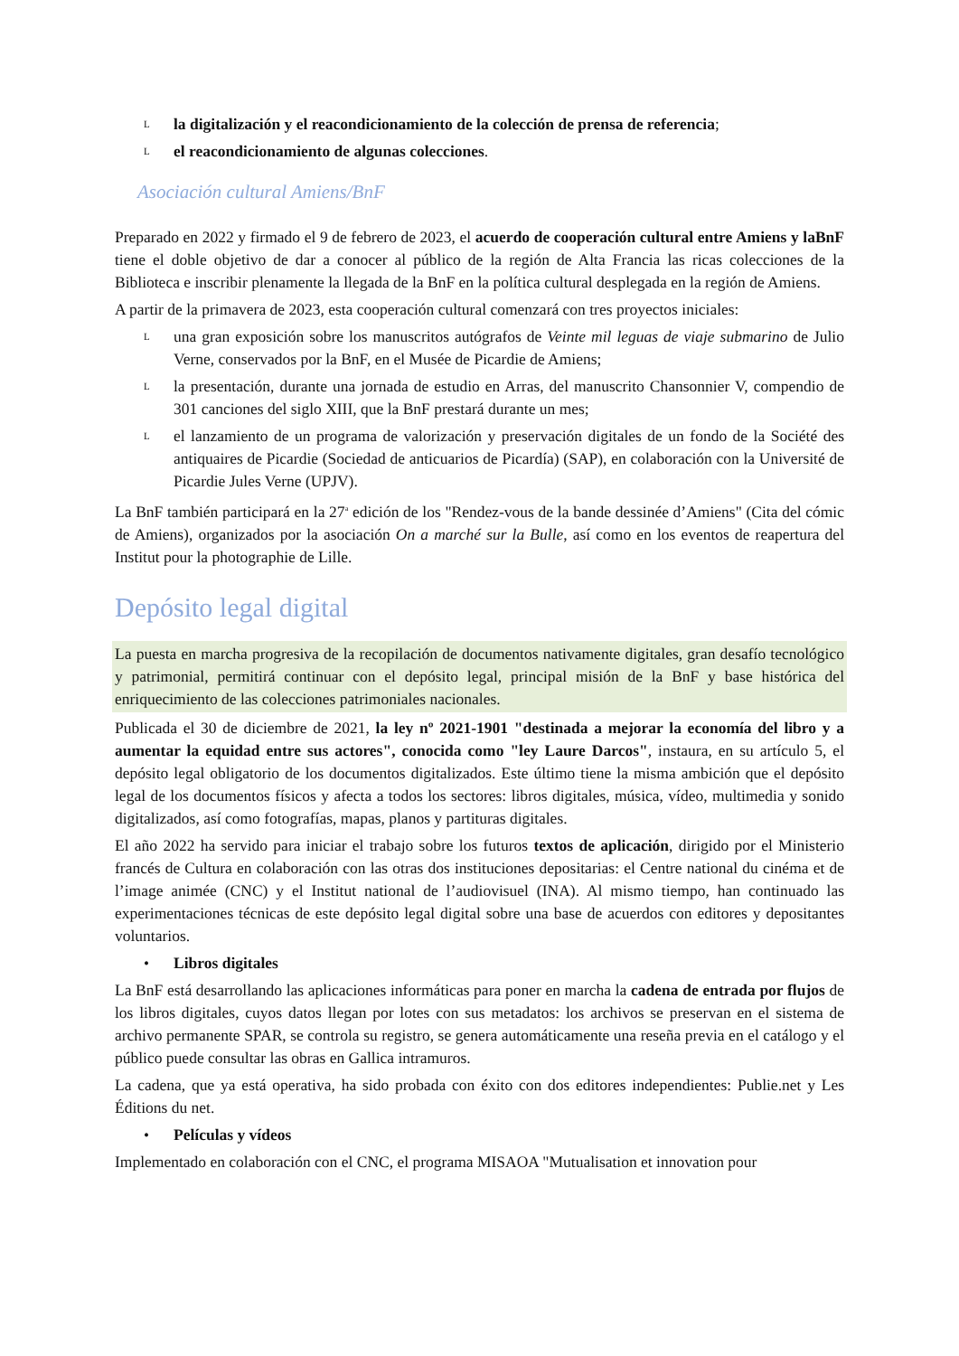Lla digitalización y el reacondicionamiento de la colección de prensa de referencia;
Lel reacondicionamiento de algunas colecciones.
Asociación cultural Amiens/BnF
Preparado en 2022 y firmado el 9 de febrero de 2023, el acuerdo de cooperación cultural entre Amiens y laBnF tiene el doble objetivo de dar a conocer al público de la región de Alta Francia las ricas colecciones de la Biblioteca e inscribir plenamente la llegada de la BnF en la política cultural desplegada en la región de Amiens.
A partir de la primavera de 2023, esta cooperación cultural comenzará con tres proyectos iniciales:
Luna gran exposición sobre los manuscritos autógrafos de Veinte mil leguas de viaje submarino de Julio Verne, conservados por la BnF, en el Musée de Picardie de Amiens;
Lla presentación, durante una jornada de estudio en Arras, del manuscrito Chansonnier V, compendio de 301 canciones del siglo XIII, que la BnF prestará durante un mes;
Lel lanzamiento de un programa de valorización y preservación digitales de un fondo de la Société des antiquaires de Picardie (Sociedad de anticuarios de Picardía) (SAP), en colaboración con la Université de Picardie Jules Verne (UPJV).
La BnF también participará en la 27<sup>a</sup> edición de los "Rendez-vous de la bande dessinée d’Amiens" (Cita del cómic de Amiens), organizados por la asociación On a marché sur la Bulle, así como en los eventos de reapertura del Institut pour la photographie de Lille.
Depósito legal digital
La puesta en marcha progresiva de la recopilación de documentos nativamente digitales, gran desafío tecnológico y patrimonial, permitirá continuar con el depósito legal, principal misión de la BnF y base histórica del enriquecimiento de las colecciones patrimoniales nacionales.
Publicada el 30 de diciembre de 2021, la ley nº 2021-1901 "destinada a mejorar la economía del libro y a aumentar la equidad entre sus actores", conocida como "ley Laure Darcos", instaura, en su artículo 5, el depósito legal obligatorio de los documentos digitalizados. Este último tiene la misma ambición que el depósito legal de los documentos físicos y afecta a todos los sectores: libros digitales, música, vídeo, multimedia y sonido digitalizados, así como fotografías, mapas, planos y partituras digitales.
El año 2022 ha servido para iniciar el trabajo sobre los futuros textos de aplicación, dirigido por el Ministerio francés de Cultura en colaboración con las otras dos instituciones depositarias: el Centre national du cinéma et de l’image animée (CNC) y el Institut national de l’audiovisuel (INA). Al mismo tiempo, han continuado las experimentaciones técnicas de este depósito legal digital sobre una base de acuerdos con editores y depositantes voluntarios.
• Libros digitales
La BnF está desarrollando las aplicaciones informáticas para poner en marcha la cadena de entrada por flujos de los libros digitales, cuyos datos llegan por lotes con sus metadatos: los archivos se preservan en el sistema de archivo permanente SPAR, se controla su registro, se genera automáticamente una reseña previa en el catálogo y el público puede consultar las obras en Gallica intramuros.
La cadena, que ya está operativa, ha sido probada con éxito con dos editores independientes: Publie.net y Les Éditions du net.
• Películas y vídeos
Implementado en colaboración con el CNC, el programa MISAOA "Mutualisation et innovation pour